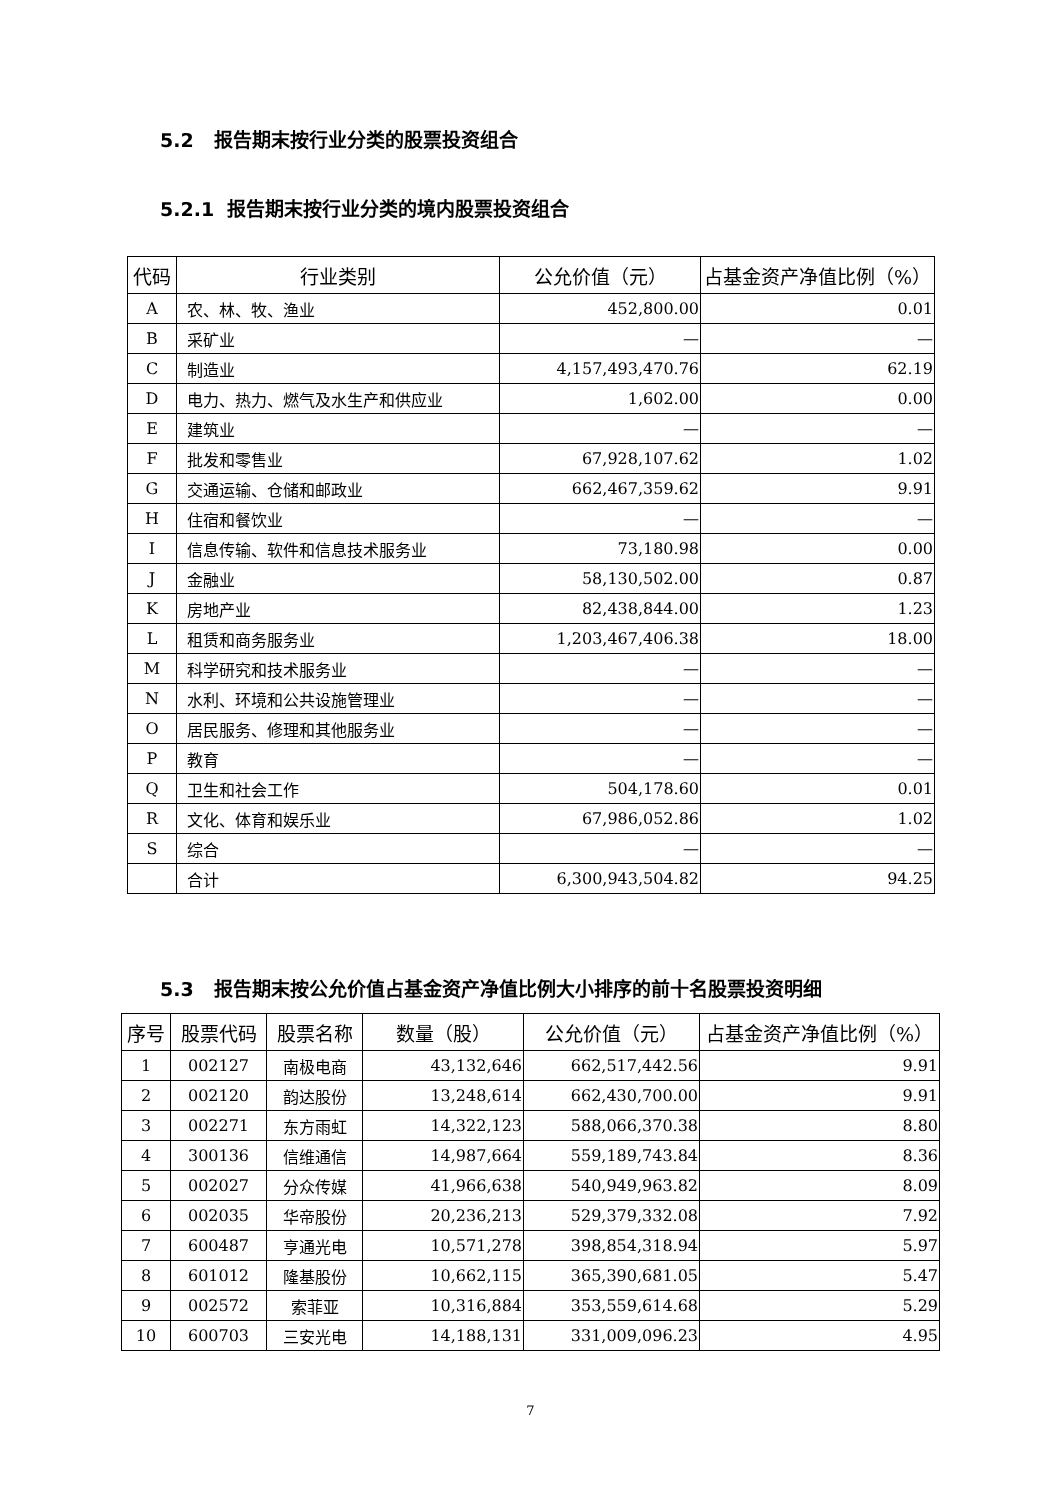5.2 报告期末按行业分类的股票投资组合
5.2.1 报告期末按行业分类的境内股票投资组合
| 代码 | 行业类别 | 公允价值（元） | 占基金资产净值比例（%） |
| --- | --- | --- | --- |
| A | 农、林、牧、渔业 | 452,800.00 | 0.01 |
| B | 采矿业 | — | — |
| C | 制造业 | 4,157,493,470.76 | 62.19 |
| D | 电力、热力、燃气及水生产和供应业 | 1,602.00 | 0.00 |
| E | 建筑业 | — | — |
| F | 批发和零售业 | 67,928,107.62 | 1.02 |
| G | 交通运输、仓储和邮政业 | 662,467,359.62 | 9.91 |
| H | 住宿和餐饮业 | — | — |
| I | 信息传输、软件和信息技术服务业 | 73,180.98 | 0.00 |
| J | 金融业 | 58,130,502.00 | 0.87 |
| K | 房地产业 | 82,438,844.00 | 1.23 |
| L | 租赁和商务服务业 | 1,203,467,406.38 | 18.00 |
| M | 科学研究和技术服务业 | — | — |
| N | 水利、环境和公共设施管理业 | — | — |
| O | 居民服务、修理和其他服务业 | — | — |
| P | 教育 | — | — |
| Q | 卫生和社会工作 | 504,178.60 | 0.01 |
| R | 文化、体育和娱乐业 | 67,986,052.86 | 1.02 |
| S | 综合 | — | — |
| | 合计 | 6,300,943,504.82 | 94.25 |
5.3 报告期末按公允价值占基金资产净值比例大小排序的前十名股票投资明细
| 序号 | 股票代码 | 股票名称 | 数量（股） | 公允价值（元） | 占基金资产净值比例（%） |
| --- | --- | --- | --- | --- | --- |
| 1 | 002127 | 南极电商 | 43,132,646 | 662,517,442.56 | 9.91 |
| 2 | 002120 | 韵达股份 | 13,248,614 | 662,430,700.00 | 9.91 |
| 3 | 002271 | 东方雨虹 | 14,322,123 | 588,066,370.38 | 8.80 |
| 4 | 300136 | 信维通信 | 14,987,664 | 559,189,743.84 | 8.36 |
| 5 | 002027 | 分众传媒 | 41,966,638 | 540,949,963.82 | 8.09 |
| 6 | 002035 | 华帝股份 | 20,236,213 | 529,379,332.08 | 7.92 |
| 7 | 600487 | 亨通光电 | 10,571,278 | 398,854,318.94 | 5.97 |
| 8 | 601012 | 隆基股份 | 10,662,115 | 365,390,681.05 | 5.47 |
| 9 | 002572 | 索菲亚 | 10,316,884 | 353,559,614.68 | 5.29 |
| 10 | 600703 | 三安光电 | 14,188,131 | 331,009,096.23 | 4.95 |
7